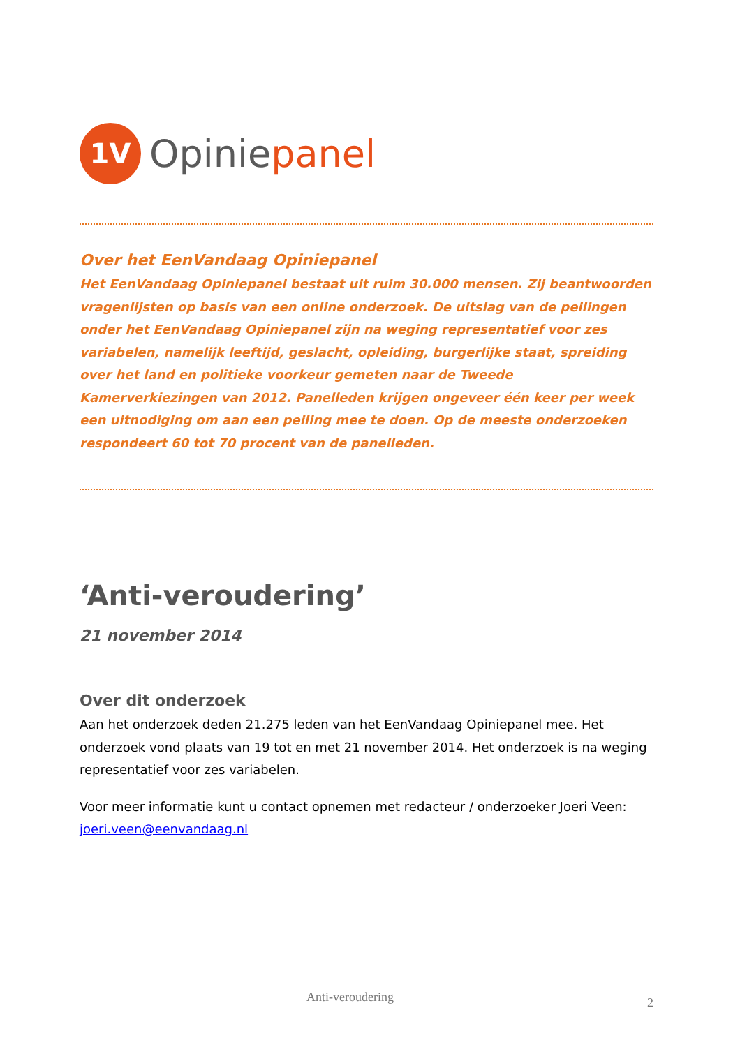1V
Opiniepanel
Over het EenVandaag Opiniepanel
Het EenVandaag Opiniepanel bestaat uit ruim 30.000 mensen. Zij beantwoorden vragenlijsten op basis van een online onderzoek. De uitslag van de peilingen onder het EenVandaag Opiniepanel zijn na weging representatief voor zes variabelen, namelijk leeftijd, geslacht, opleiding, burgerlijke staat, spreiding over het land en politieke voorkeur gemeten naar de Tweede Kamerverkiezingen van 2012. Panelleden krijgen ongeveer één keer per week een uitnodiging om aan een peiling mee te doen. Op de meeste onderzoeken respondeert 60 tot 70 procent van de panelleden.
‘Anti-veroudering’
21 november 2014
Over dit onderzoek
Aan het onderzoek deden 21.275 leden van het EenVandaag Opiniepanel mee. Het onderzoek vond plaats van 19 tot en met 21 november 2014. Het onderzoek is na weging representatief voor zes variabelen.
Voor meer informatie kunt u contact opnemen met redacteur / onderzoeker Joeri Veen: joeri.veen@eenvandaag.nl
Anti-veroudering 2